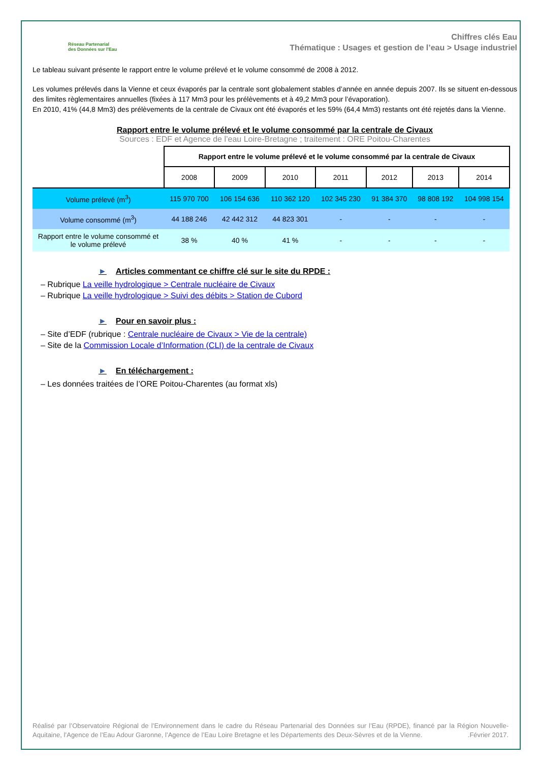Réseau Partenarial
des Données sur l'Eau
Chiffres clés Eau
Thématique : Usages et gestion de l’eau > Usage industriel
Le tableau suivant présente le rapport entre le volume prélevé et le volume consommé de 2008 à 2012.
Les volumes prélevés dans la Vienne et ceux évaporés par la centrale sont globalement stables d’année en année depuis 2007. Ils se situent en-dessous des limites règlementaires annuelles (fixées à 117 Mm3 pour les prélèvements et à 49,2 Mm3 pour l’évaporation).
En 2010, 41% (44,8 Mm3) des prélèvements de la centrale de Civaux ont été évaporés et les 59% (64,4 Mm3) restants ont été rejetés dans la Vienne.
Rapport entre le volume prélevé et le volume consommé par la centrale de Civaux
Sources : EDF et Agence de l’eau Loire-Bretagne ; traitement : ORE Poitou-Charentes
| | Rapport entre le volume prélevé et le volume consommé par la centrale de Civaux | | | | | | |
| --- | --- | --- | --- | --- | --- | --- | --- |
| | 2008 | 2009 | 2010 | 2011 | 2012 | 2013 | 2014 |
| Volume prélevé (m<sup>3</sup>) | 115 970 700 | 106 154 636 | 110 362 120 | 102 345 230 | 91 384 370 | 98 808 192 | 104 998 154 |
| Volume consommé (m<sup>3</sup>) | 44 188 246 | 42 442 312 | 44 823 301 | - | - | - | - |
| Rapport entre le volume consommé et le volume prélevé | 38 % | 40 % | 41 % | - | - | - | - |
► Articles commentant ce chiffre clé sur le site du RPDE :
– Rubrique La veille hydrologique > Centrale nucléaire de Civaux
– Rubrique La veille hydrologique > Suivi des débits > Station de Cubord
► Pour en savoir plus :
– Site d’EDF (rubrique : Centrale nucléaire de Civaux > Vie de la centrale)
– Site de la Commission Locale d’Information (CLI) de la centrale de Civaux
► En téléchargement :
– Les données traitées de l’ORE Poitou-Charentes (au format xls)
Réalisé par l’Observatoire Régional de l’Environnement dans le cadre du Réseau Partenarial des Données sur l’Eau (RPDE), financé par la Région Nouvelle-Aquitaine, l’Agence de l’Eau Adour Garonne, l’Agence de l’Eau Loire Bretagne et les Départements des Deux-Sèvres et de la Vienne. .Février 2017.